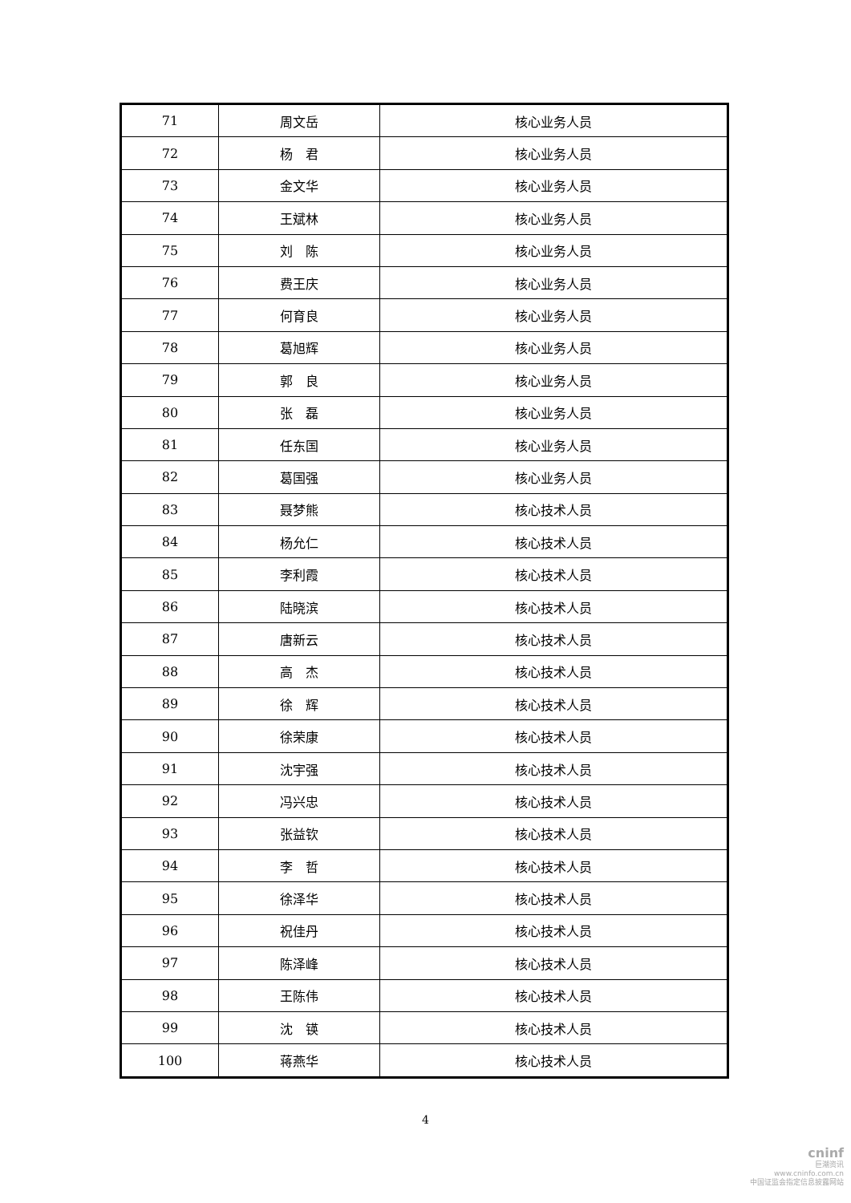| 71 | 周文岳 | 核心业务人员 |
| 72 | 杨 君 | 核心业务人员 |
| 73 | 金文华 | 核心业务人员 |
| 74 | 王斌林 | 核心业务人员 |
| 75 | 刘 陈 | 核心业务人员 |
| 76 | 费王庆 | 核心业务人员 |
| 77 | 何育良 | 核心业务人员 |
| 78 | 葛旭辉 | 核心业务人员 |
| 79 | 郭 良 | 核心业务人员 |
| 80 | 张 磊 | 核心业务人员 |
| 81 | 任东国 | 核心业务人员 |
| 82 | 葛国强 | 核心业务人员 |
| 83 | 聂梦熊 | 核心技术人员 |
| 84 | 杨允仁 | 核心技术人员 |
| 85 | 李利霞 | 核心技术人员 |
| 86 | 陆晓滨 | 核心技术人员 |
| 87 | 唐新云 | 核心技术人员 |
| 88 | 高 杰 | 核心技术人员 |
| 89 | 徐 辉 | 核心技术人员 |
| 90 | 徐荣康 | 核心技术人员 |
| 91 | 沈宇强 | 核心技术人员 |
| 92 | 冯兴忠 | 核心技术人员 |
| 93 | 张益钦 | 核心技术人员 |
| 94 | 李 哲 | 核心技术人员 |
| 95 | 徐泽华 | 核心技术人员 |
| 96 | 祝佳丹 | 核心技术人员 |
| 97 | 陈泽峰 | 核心技术人员 |
| 98 | 王陈伟 | 核心技术人员 |
| 99 | 沈 锳 | 核心技术人员 |
| 100 | 蒋燕华 | 核心技术人员 |
4
cninf
巨潮资讯
www.cninfo.com.cn
中国证监会指定信息披露网站